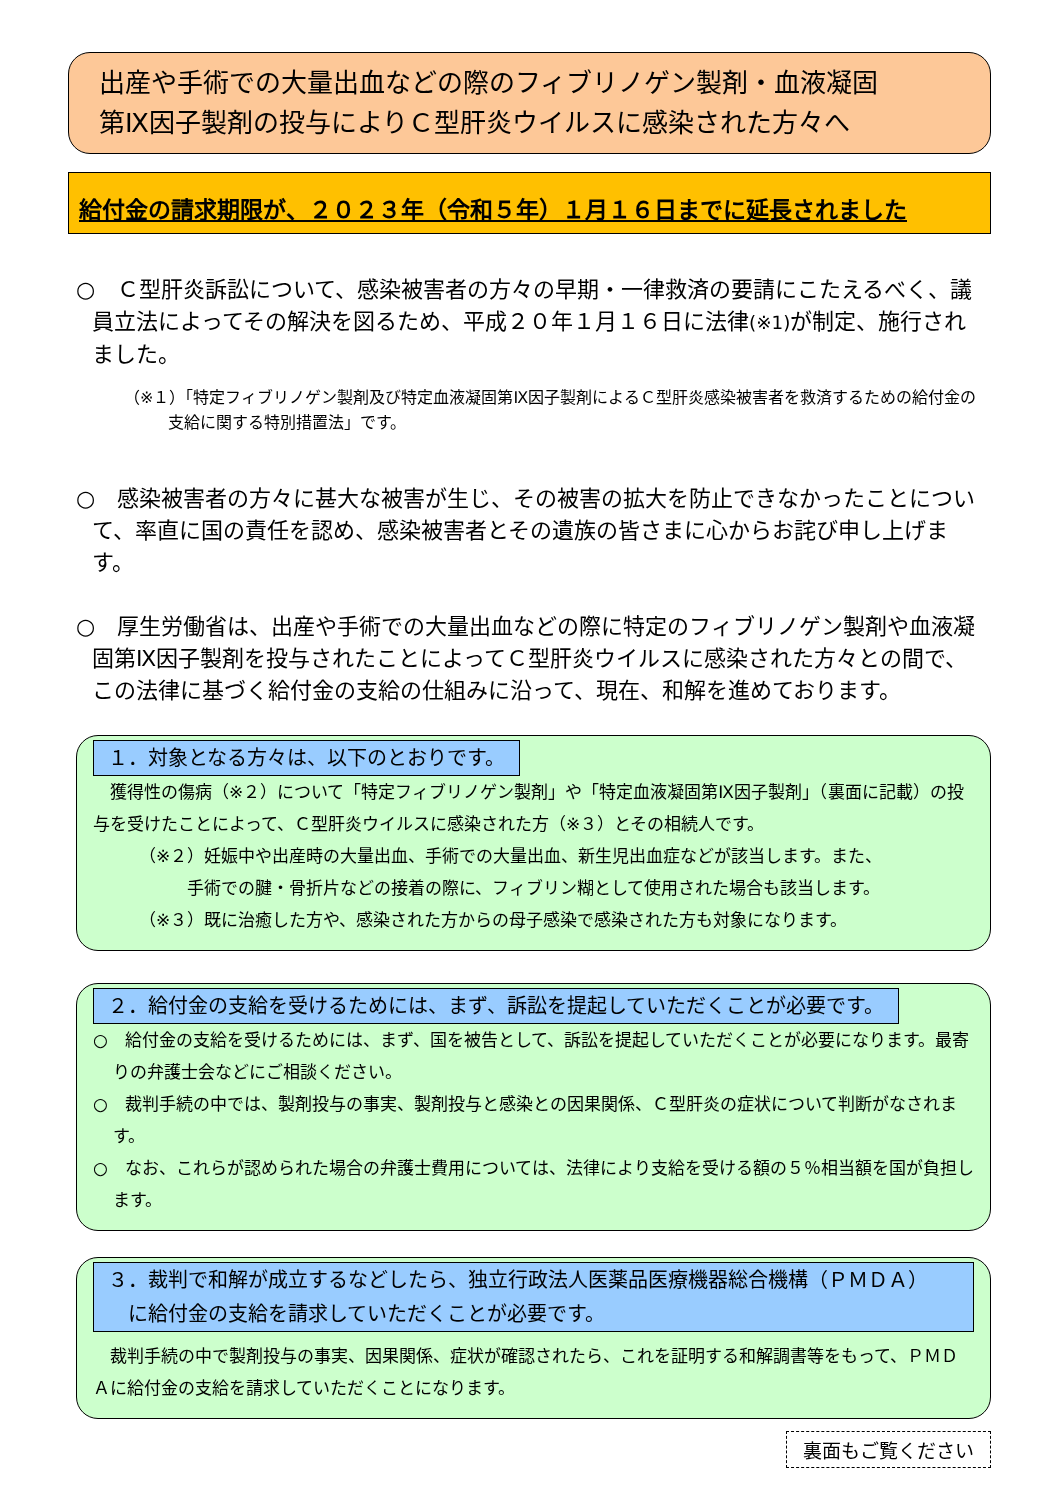出産や手術での大量出血などの際のフィブリノゲン製剤・血液凝固
第Ⅸ因子製剤の投与によりＣ型肝炎ウイルスに感染された方々へ
給付金の請求期限が、２０２３年（令和５年）１月１６日までに延長されました
○　Ｃ型肝炎訴訟について、感染被害者の方々の早期・一律救済の要請にこたえるべく、議員立法によってその解決を図るため、平成２０年１月１６日に法律(※1) が制定、施行されました。
（※１）「特定フィブリノゲン製剤及び特定血液凝固第Ⅸ因子製剤によるＣ型肝炎感染被害者を救済するための給付金の支給に関する特別措置法」です。
○　感染被害者の方々に甚大な被害が生じ、その被害の拡大を防止できなかったことについて、率直に国の責任を認め、感染被害者とその遺族の皆さまに心からお詫び申し上げます。
○　厚生労働省は、出産や手術での大量出血などの際に特定のフィブリノゲン製剤や血液凝固第Ⅸ因子製剤を投与されたことによってＣ型肝炎ウイルスに感染された方々との間で、この法律に基づく給付金の支給の仕組みに沿って、現在、和解を進めております。
１．対象となる方々は、以下のとおりです。
　獲得性の傷病（※２）について「特定フィブリノゲン製剤」や「特定血液凝固第Ⅸ因子製剤」（裏面に記載）の投与を受けたことによって、Ｃ型肝炎ウイルスに感染された方（※３）とその相続人です。
（※２）妊娠中や出産時の大量出血、手術での大量出血、新生児出血症などが該当します。また、
手術での腱・骨折片などの接着の際に、フィブリン糊として使用された場合も該当します。
（※３）既に治癒した方や、感染された方からの母子感染で感染された方も対象になります。
２．給付金の支給を受けるためには、まず、訴訟を提起していただくことが必要です。
○　給付金の支給を受けるためには、まず、国を被告として、訴訟を提起していただくことが必要になります。最寄りの弁護士会などにご相談ください。
○　裁判手続の中では、製剤投与の事実、製剤投与と感染との因果関係、Ｃ型肝炎の症状について判断がなされます。
○　なお、これらが認められた場合の弁護士費用については、法律により支給を受ける額の５％相当額を国が負担します。
３．裁判で和解が成立するなどしたら、独立行政法人医薬品医療機器総合機構（ＰＭＤＡ）
　に給付金の支給を請求していただくことが必要です。
　裁判手続の中で製剤投与の事実、因果関係、症状が確認されたら、これを証明する和解調書等をもって、ＰＭＤＡに給付金の支給を請求していただくことになります。
裏面もご覧ください